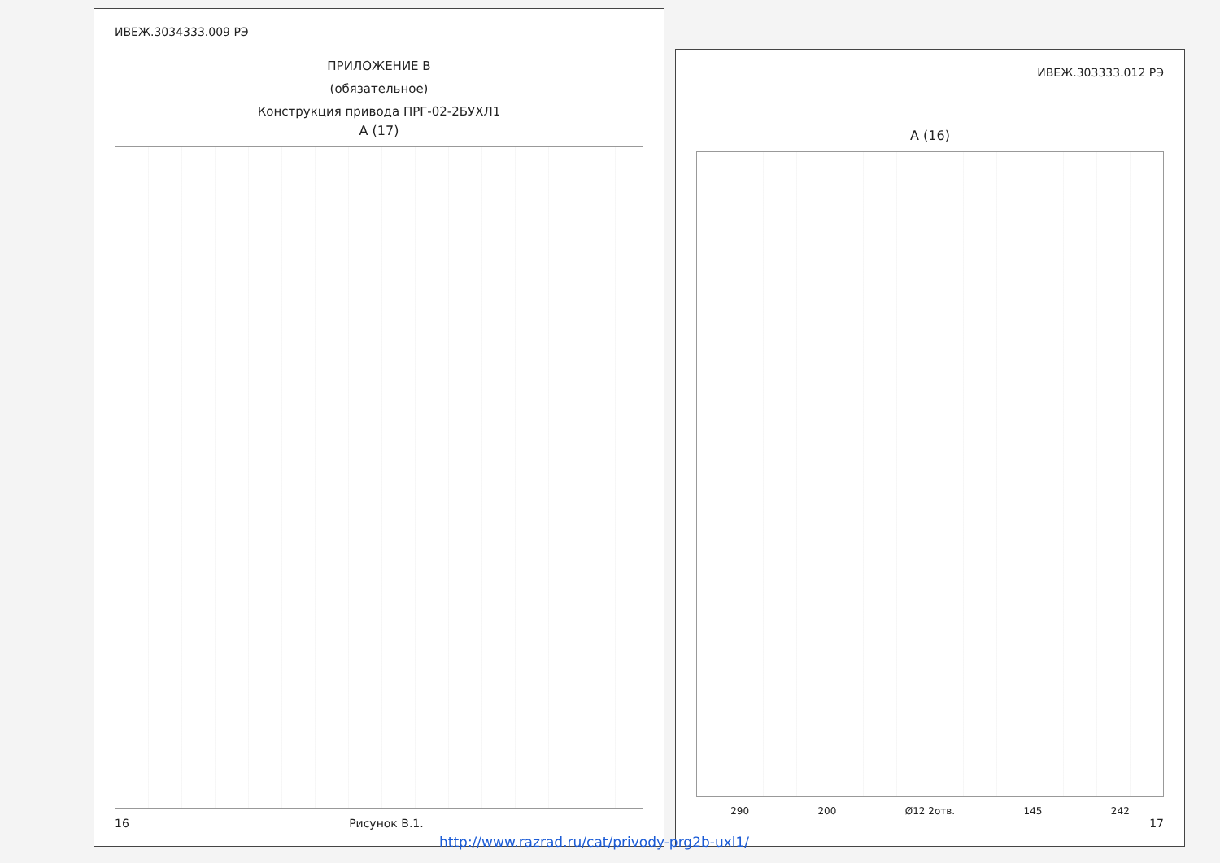ИВЕЖ.3034333.009 РЭ
ПРИЛОЖЕНИЕ В
(обязательное)
Конструкция привода ПРГ-02-2БУХЛ1
A (17)
16 Рисунок В.1.
ИВЕЖ.303333.012 РЭ
A (16)
290 200 Ø12 2отв. 145 242
17
http://www.razrad.ru/cat/privody-prg2b-uxl1/